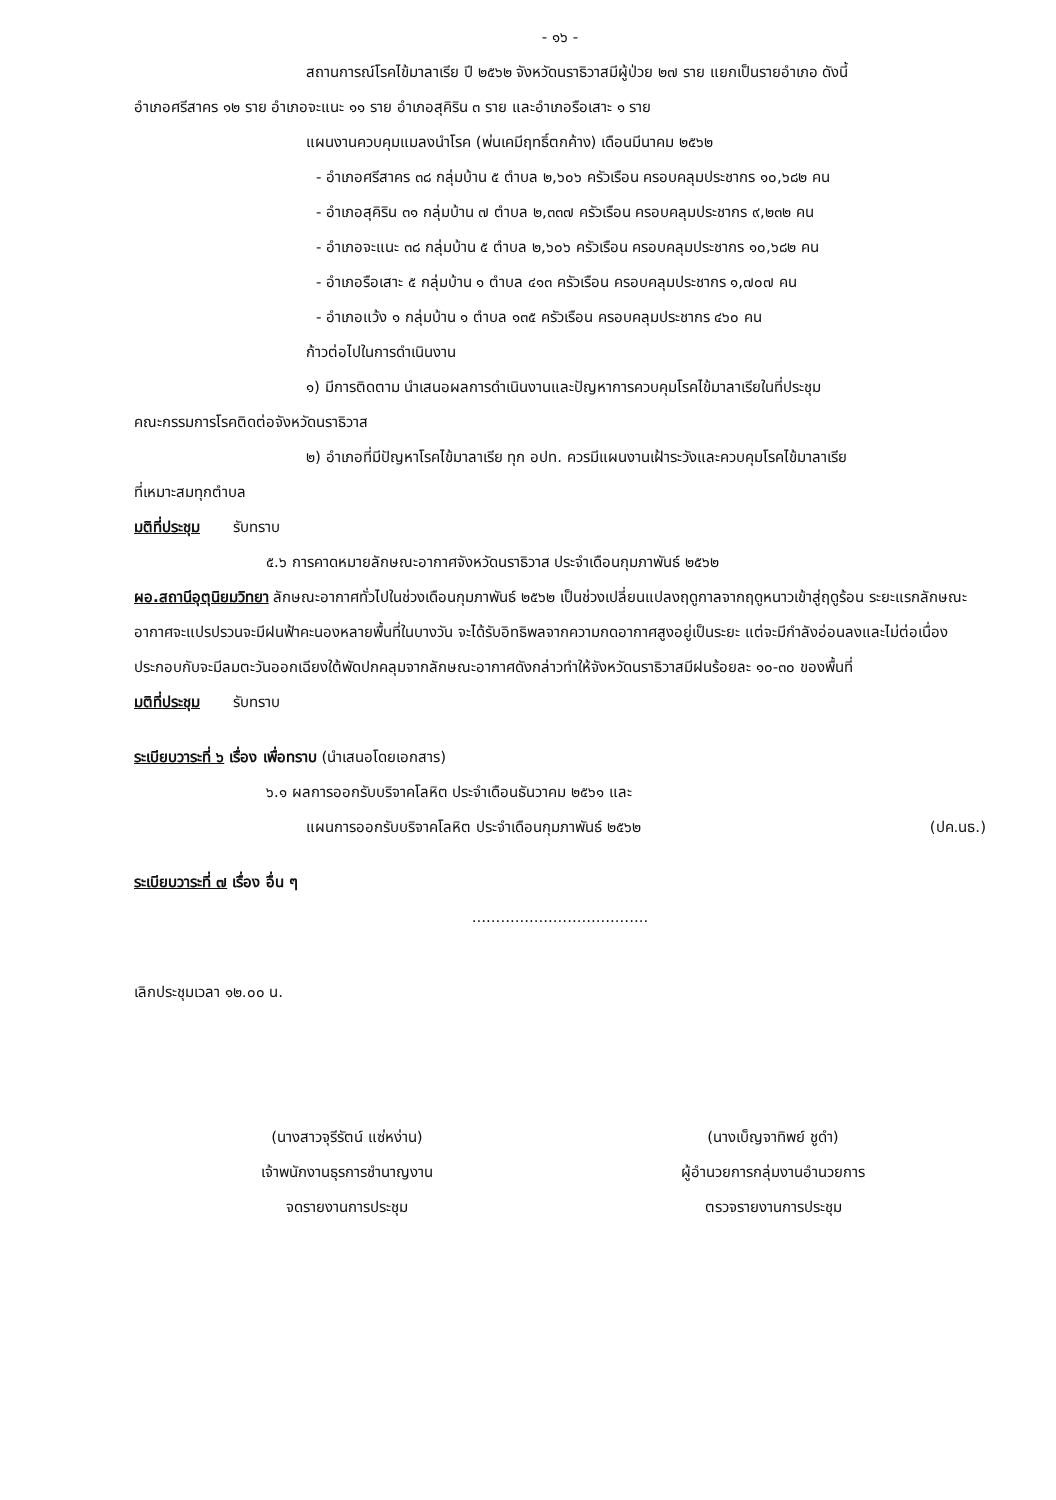- ๑๖ -
สถานการณ์โรคไข้มาลาเรีย ปี ๒๕๖๒ จังหวัดนราธิวาสมีผู้ป่วย ๒๗ ราย แยกเป็นรายอำเภอ ดังนี้
อำเภอศรีสาคร ๑๒ ราย อำเภอจะแนะ ๑๑ ราย อำเภอสุคิริน ๓ ราย และอำเภอรือเสาะ ๑ ราย
แผนงานควบคุมแมลงนำโรค (พ่นเคมีฤทธิ์ตกค้าง) เดือนมีนาคม ๒๕๖๒
- อำเภอศรีสาคร ๓๘ กลุ่มบ้าน ๕ ตำบล ๒,๖๐๖ ครัวเรือน ครอบคลุมประชากร ๑๐,๖๘๒ คน
- อำเภอสุคิริน ๓๑ กลุ่มบ้าน ๗ ตำบล ๒,๓๓๗ ครัวเรือน ครอบคลุมประชากร ๙,๒๓๒ คน
- อำเภอจะแนะ ๓๘ กลุ่มบ้าน ๕ ตำบล ๒,๖๐๖ ครัวเรือน ครอบคลุมประชากร ๑๐,๖๘๒ คน
- อำเภอรือเสาะ ๕ กลุ่มบ้าน ๑ ตำบล ๔๑๓ ครัวเรือน ครอบคลุมประชากร ๑,๗๐๗ คน
- อำเภอแว้ง ๑ กลุ่มบ้าน ๑ ตำบล ๑๓๕ ครัวเรือน ครอบคลุมประชากร ๔๖๐ คน
ก้าวต่อไปในการดำเนินงาน
๑) มีการติดตาม นำเสนอผลการดำเนินงานและปัญหาการควบคุมโรคไข้มาลาเรียในที่ประชุม
คณะกรรมการโรคติดต่อจังหวัดนราธิวาส
๒) อำเภอที่มีปัญหาโรคไข้มาลาเรีย ทุก อปท. ควรมีแผนงานเฝ้าระวังและควบคุมโรคไข้มาลาเรีย
ที่เหมาะสมทุกตำบล
มติที่ประชุม รับทราบ
๕.๖ การคาดหมายลักษณะอากาศจังหวัดนราธิวาส ประจำเดือนกุมภาพันธ์ ๒๕๖๒
ผอ.สถานีอุตุนิยมวิทยา ลักษณะอากาศทั่วไปในช่วงเดือนกุมภาพันธ์ ๒๕๖๒ เป็นช่วงเปลี่ยนแปลงฤดูกาลจากฤดูหนาวเข้าสู่ฤดูร้อน ระยะแรกลักษณะอากาศจะแปรปรวนจะมีฝนฟ้าคะนองหลายพื้นที่ในบางวัน จะได้รับอิทธิพลจากความกดอากาศสูงอยู่เป็นระยะ แต่จะมีกำลังอ่อนลงและไม่ต่อเนื่อง ประกอบกับจะมีลมตะวันออกเฉียงใต้พัดปกคลุมจากลักษณะอากาศดังกล่าวทำให้จังหวัดนราธิวาสมีฝนร้อยละ ๑๐-๓๐ ของพื้นที่
มติที่ประชุม รับทราบ
ระเบียบวาระที่ ๖ เรื่อง เพื่อทราบ (นำเสนอโดยเอกสาร)
๖.๑ ผลการออกรับบริจาคโลหิต ประจำเดือนธันวาคม ๒๕๖๑ และ
แผนการออกรับบริจาคโลหิต ประจำเดือนกุมภาพันธ์ ๒๕๖๒ (ปค.นธ.)
ระเบียบวาระที่ ๗ เรื่อง อื่น ๆ
.....................................
เลิกประชุมเวลา ๑๒.๐๐ น.
(นางสาวจุรีรัตน์ แซ่หง่าน)
เจ้าพนักงานธุรการชำนาญงาน
จดรายงานการประชุม
(นางเบ็ญจาทิพย์ ชูดำ)
ผู้อำนวยการกลุ่มงานอำนวยการ
ตรวจรายงานการประชุม